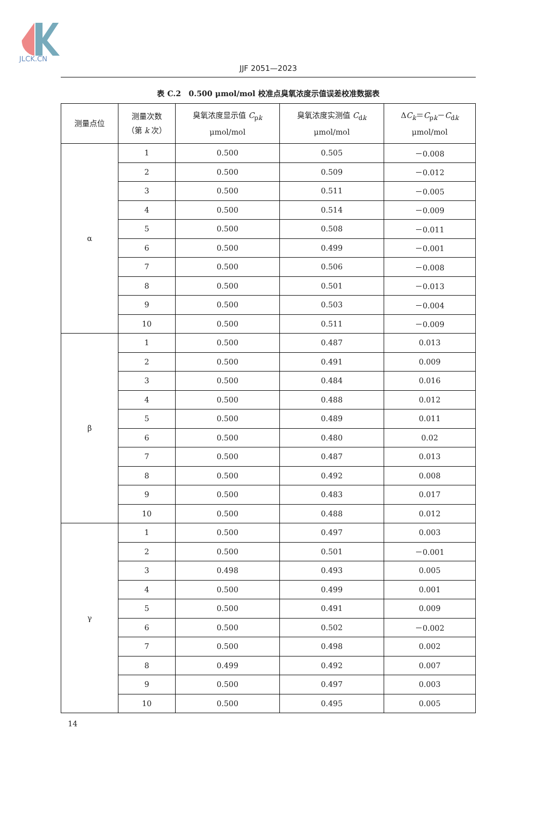JLCK.CN
JJF 2051—2023
表 C.2　0.500 μmol/mol 校准点臭氧浓度示值误差校准数据表
| 测量点位 | 测量次数 （第 k 次） | 臭氧浓度显示值 C<sub>pk</sub> μmol/mol | 臭氧浓度实测值 C<sub>dk</sub> μmol/mol | Δ C<sub>k</sub> ＝ C<sub>pk</sub>－ C<sub>dk</sub> μmol/mol |
| --- | --- | --- | --- | --- |
| α | 1 | 0.500 | 0.505 | －0.008 |
| | 2 | 0.500 | 0.509 | －0.012 |
| | 3 | 0.500 | 0.511 | －0.005 |
| | 4 | 0.500 | 0.514 | －0.009 |
| | 5 | 0.500 | 0.508 | －0.011 |
| | 6 | 0.500 | 0.499 | －0.001 |
| | 7 | 0.500 | 0.506 | －0.008 |
| | 8 | 0.500 | 0.501 | －0.013 |
| | 9 | 0.500 | 0.503 | －0.004 |
| | 10 | 0.500 | 0.511 | －0.009 |
| β | 1 | 0.500 | 0.487 | 0.013 |
| | 2 | 0.500 | 0.491 | 0.009 |
| | 3 | 0.500 | 0.484 | 0.016 |
| | 4 | 0.500 | 0.488 | 0.012 |
| | 5 | 0.500 | 0.489 | 0.011 |
| | 6 | 0.500 | 0.480 | 0.02 |
| | 7 | 0.500 | 0.487 | 0.013 |
| | 8 | 0.500 | 0.492 | 0.008 |
| | 9 | 0.500 | 0.483 | 0.017 |
| | 10 | 0.500 | 0.488 | 0.012 |
| γ | 1 | 0.500 | 0.497 | 0.003 |
| | 2 | 0.500 | 0.501 | －0.001 |
| | 3 | 0.498 | 0.493 | 0.005 |
| | 4 | 0.500 | 0.499 | 0.001 |
| | 5 | 0.500 | 0.491 | 0.009 |
| | 6 | 0.500 | 0.502 | －0.002 |
| | 7 | 0.500 | 0.498 | 0.002 |
| | 8 | 0.499 | 0.492 | 0.007 |
| | 9 | 0.500 | 0.497 | 0.003 |
| | 10 | 0.500 | 0.495 | 0.005 |
14